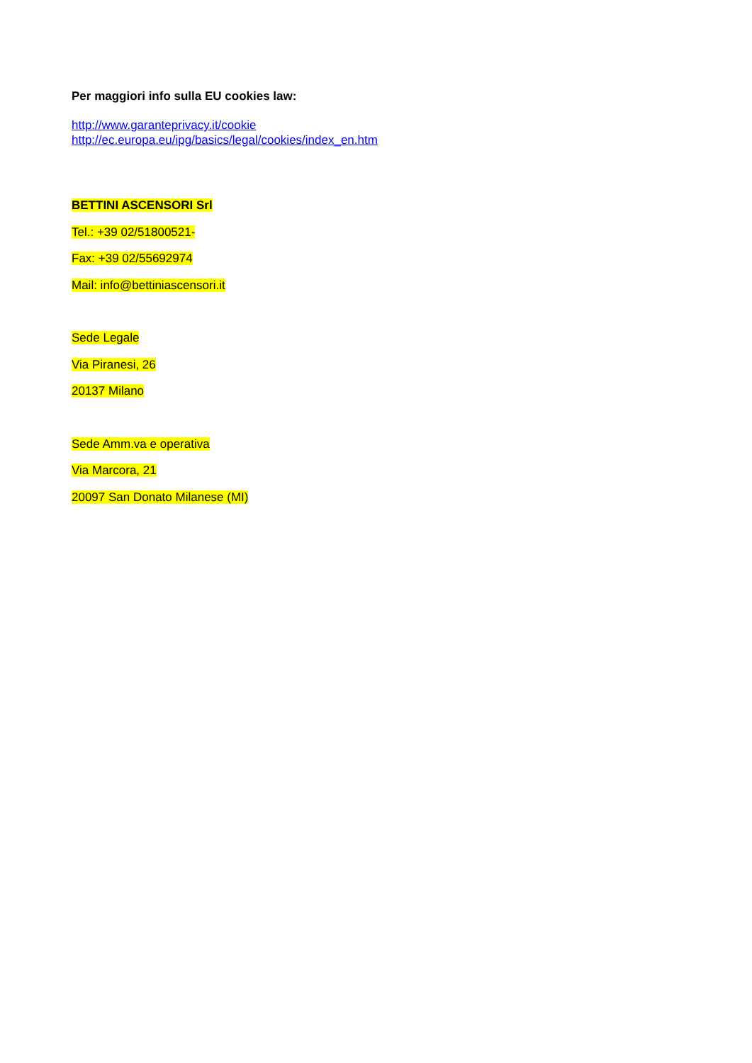Per maggiori info sulla EU cookies law:
http://www.garanteprivacy.it/cookie
http://ec.europa.eu/ipg/basics/legal/cookies/index_en.htm
BETTINI ASCENSORI Srl
Tel.: +39 02/51800521-
Fax: +39 02/55692974
Mail: info@bettiniascensori.it
Sede Legale
Via Piranesi, 26
20137 Milano
Sede Amm.va e operativa
Via Marcora, 21
20097 San Donato Milanese (MI)